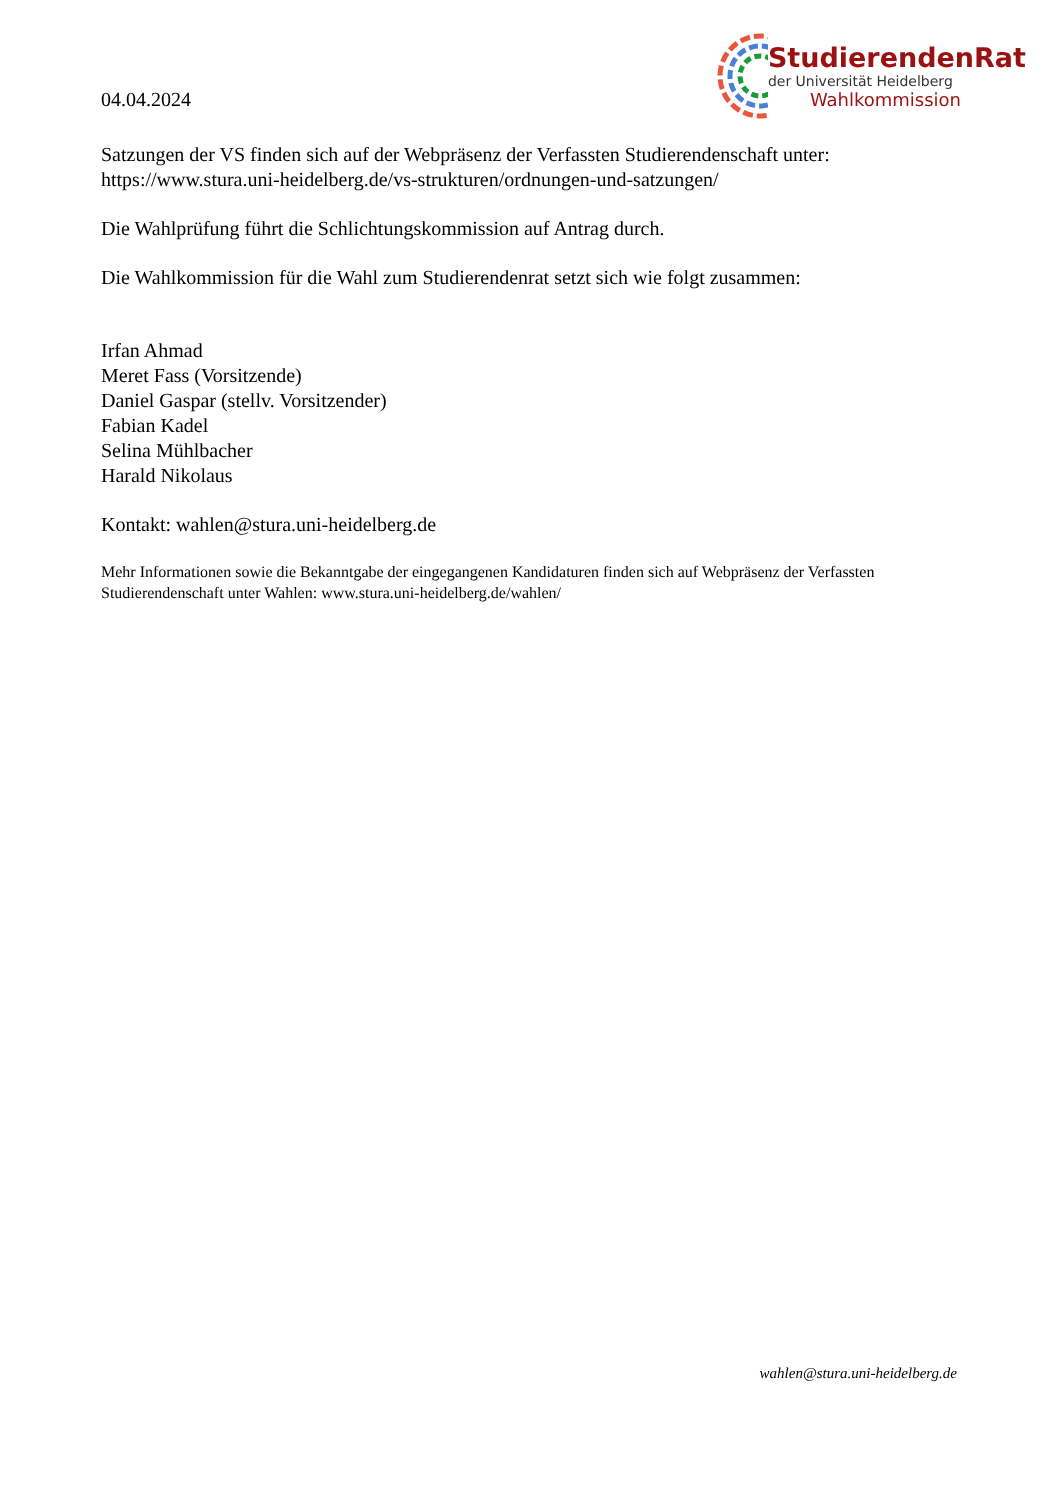04.04.2024
StudierendenRat
der Universität Heidelberg
Wahlkommission
Satzungen der VS finden sich auf der Webpräsenz der Verfassten Studierendenschaft unter:
https://www.stura.uni-heidelberg.de/vs-strukturen/ordnungen-und-satzungen/
Die Wahlprüfung führt die Schlichtungskommission auf Antrag durch.
Die Wahlkommission für die Wahl zum Studierendenrat setzt sich wie folgt zusammen:
Irfan Ahmad
Meret Fass (Vorsitzende)
Daniel Gaspar (stellv. Vorsitzender)
Fabian Kadel
Selina Mühlbacher
Harald Nikolaus
Kontakt: wahlen@stura.uni-heidelberg.de
Mehr Informationen sowie die Bekanntgabe der eingegangenen Kandidaturen finden sich auf Webpräsenz der Verfassten Studierendenschaft unter Wahlen: www.stura.uni-heidelberg.de/wahlen/
wahlen@stura.uni-heidelberg.de